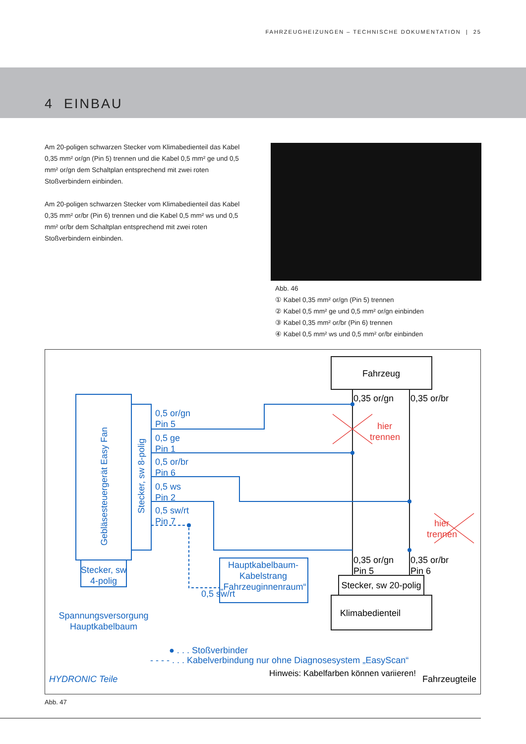FAHRZEUGHEIZUNGEN – TECHNISCHE DOKUMENTATION | 25
4 EINBAU
Am 20-poligen schwarzen Stecker vom Klimabedienteil das Kabel 0,35 mm² or/gn (Pin 5) trennen und die Kabel 0,5 mm² ge und 0,5 mm² or/gn dem Schaltplan entsprechend mit zwei roten Stoßverbindern einbinden.
Am 20-poligen schwarzen Stecker vom Klimabedienteil das Kabel 0,35 mm² or/br (Pin 6) trennen und die Kabel 0,5 mm² ws und 0,5 mm² or/br dem Schaltplan entsprechend mit zwei roten Stoßverbindern einbinden.
Abb. 46
① Kabel 0,35 mm² or/gn (Pin 5) trennen
② Kabel 0,5 mm² ge und 0,5 mm² or/gn einbinden
③ Kabel 0,35 mm² or/br (Pin 6) trennen
④ Kabel 0,5 mm² ws und 0,5 mm² or/br einbinden
Fahrzeug
0,35 or/gn
0,35 or/br
Gebläsesteuergerät Easy Fan
Stecker, sw 8-polig
0,5 or/gn
Pin 5
0,5 ge
Pin 1
0,5 or/br
Pin 6
0,5 ws
Pin 2
0,5 sw/rt
Pin 7
Stecker, sw
4-polig
Spannungsversorgung
Hauptkabelbaum
0,5 sw/rt
Hauptkabelbaum-
Kabelstrang
„Fahrzeuginnenraum“
● . . . Stoßverbinder
- - - - . . . Kabelverbindung nur ohne Diagnosesystem „EasyScan“
HYDRONIC Teile
hier
trennen
hier
trennen
0,35 or/gn
Pin 5
0,35 or/br
Pin 6
Stecker, sw 20-polig
Klimabedienteil
Fahrzeugteile
Hinweis: Kabelfarben können variieren!
Abb. 47